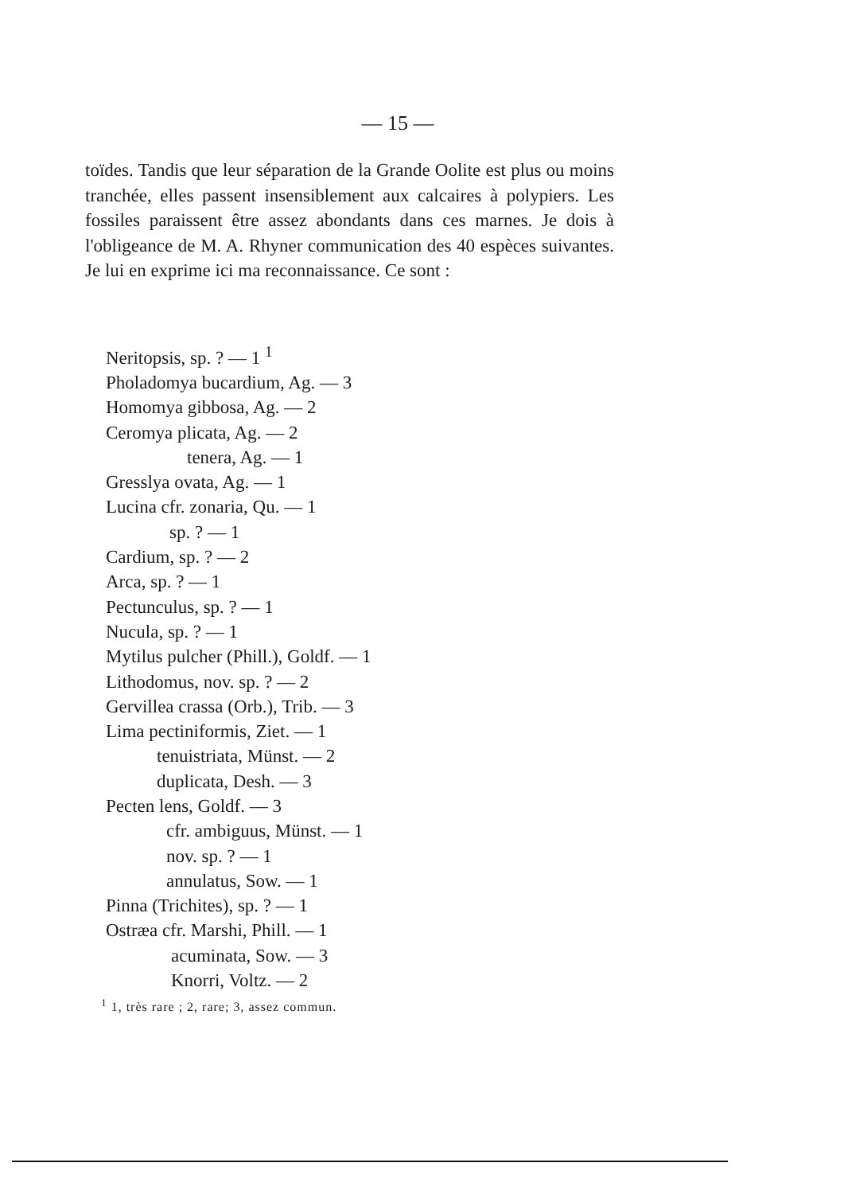— 15 —
toïdes. Tandis que leur séparation de la Grande Oolite est plus ou moins tranchée, elles passent insensiblement aux calcaires à polypiers. Les fossiles paraissent être assez abondants dans ces marnes. Je dois à l'obligeance de M. A. Rhyner communication des 40 espèces suivantes. Je lui en exprime ici ma reconnaissance. Ce sont :
Neritopsis, sp. ? — 1 <sup>1</sup>
Pholadomya bucardium, Ag. — 3
Homomya gibbosa, Ag. — 2
Ceromya plicata, Ag. — 2
tenera, Ag. — 1
Gresslya ovata, Ag. — 1
Lucina cfr. zonaria, Qu. — 1
sp. ? — 1
Cardium, sp. ? — 2
Arca, sp. ? — 1
Pectunculus, sp. ? — 1
Nucula, sp. ? — 1
Mytilus pulcher (Phill.), Goldf. — 1
Lithodomus, nov. sp. ? — 2
Gervillea crassa (Orb.), Trib. — 3
Lima pectiniformis, Ziet. — 1
tenuistriata, Münst. — 2
duplicata, Desh. — 3
Pecten lens, Goldf. — 3
cfr. ambiguus, Münst. — 1
nov. sp. ? — 1
annulatus, Sow. — 1
Pinna (Trichites), sp. ? — 1
Ostræa cfr. Marshi, Phill. — 1
acuminata, Sow. — 3
Knorri, Voltz. — 2
<sup>1</sup> 1, très rare ; 2, rare; 3, assez commun.